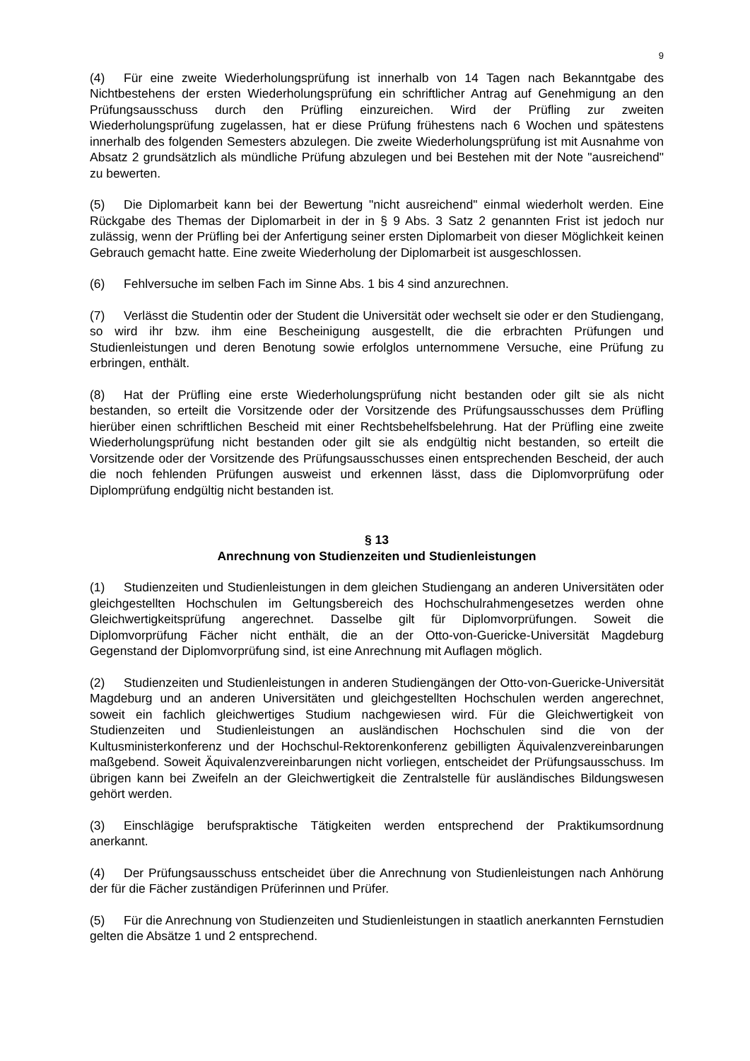9
(4) Für eine zweite Wiederholungsprüfung ist innerhalb von 14 Tagen nach Bekanntgabe des Nichtbestehens der ersten Wiederholungsprüfung ein schriftlicher Antrag auf Genehmigung an den Prüfungsausschuss durch den Prüfling einzureichen. Wird der Prüfling zur zweiten Wiederholungsprüfung zugelassen, hat er diese Prüfung frühestens nach 6 Wochen und spätestens innerhalb des folgenden Semesters abzulegen. Die zweite Wiederholungsprüfung ist mit Ausnahme von Absatz 2 grundsätzlich als mündliche Prüfung abzulegen und bei Bestehen mit der Note "ausreichend" zu bewerten.
(5) Die Diplomarbeit kann bei der Bewertung "nicht ausreichend" einmal wiederholt werden. Eine Rückgabe des Themas der Diplomarbeit in der in § 9 Abs. 3 Satz 2 genannten Frist ist jedoch nur zulässig, wenn der Prüfling bei der Anfertigung seiner ersten Diplomarbeit von dieser Möglichkeit keinen Gebrauch gemacht hatte. Eine zweite Wiederholung der Diplomarbeit ist ausgeschlossen.
(6) Fehlversuche im selben Fach im Sinne Abs. 1 bis 4 sind anzurechnen.
(7) Verlässt die Studentin oder der Student die Universität oder wechselt sie oder er den Studiengang, so wird ihr bzw. ihm eine Bescheinigung ausgestellt, die die erbrachten Prüfungen und Studienleistungen und deren Benotung sowie erfolglos unternommene Versuche, eine Prüfung zu erbringen, enthält.
(8) Hat der Prüfling eine erste Wiederholungsprüfung nicht bestanden oder gilt sie als nicht bestanden, so erteilt die Vorsitzende oder der Vorsitzende des Prüfungsausschusses dem Prüfling hierüber einen schriftlichen Bescheid mit einer Rechtsbehelfsbelehrung. Hat der Prüfling eine zweite Wiederholungsprüfung nicht bestanden oder gilt sie als endgültig nicht bestanden, so erteilt die Vorsitzende oder der Vorsitzende des Prüfungsausschusses einen entsprechenden Bescheid, der auch die noch fehlenden Prüfungen ausweist und erkennen lässt, dass die Diplomvorprüfung oder Diplomprüfung endgültig nicht bestanden ist.
§ 13
Anrechnung von Studienzeiten und Studienleistungen
(1) Studienzeiten und Studienleistungen in dem gleichen Studiengang an anderen Universitäten oder gleichgestellten Hochschulen im Geltungsbereich des Hochschulrahmengesetzes werden ohne Gleichwertigkeitsprüfung angerechnet. Dasselbe gilt für Diplomvorprüfungen. Soweit die Diplomvorprüfung Fächer nicht enthält, die an der Otto-von-Guericke-Universität Magdeburg Gegenstand der Diplomvorprüfung sind, ist eine Anrechnung mit Auflagen möglich.
(2) Studienzeiten und Studienleistungen in anderen Studiengängen der Otto-von-Guericke-Universität Magdeburg und an anderen Universitäten und gleichgestellten Hochschulen werden angerechnet, soweit ein fachlich gleichwertiges Studium nachgewiesen wird. Für die Gleichwertigkeit von Studienzeiten und Studienleistungen an ausländischen Hochschulen sind die von der Kultusministerkonferenz und der Hochschul-Rektorenkonferenz gebilligten Äquivalenzvereinbarungen maßgebend. Soweit Äquivalenzvereinbarungen nicht vorliegen, entscheidet der Prüfungsausschuss. Im übrigen kann bei Zweifeln an der Gleichwertigkeit die Zentralstelle für ausländisches Bildungswesen gehört werden.
(3) Einschlägige berufspraktische Tätigkeiten werden entsprechend der Praktikumsordnung anerkannt.
(4) Der Prüfungsausschuss entscheidet über die Anrechnung von Studienleistungen nach Anhörung der für die Fächer zuständigen Prüferinnen und Prüfer.
(5) Für die Anrechnung von Studienzeiten und Studienleistungen in staatlich anerkannten Fernstudien gelten die Absätze 1 und 2 entsprechend.